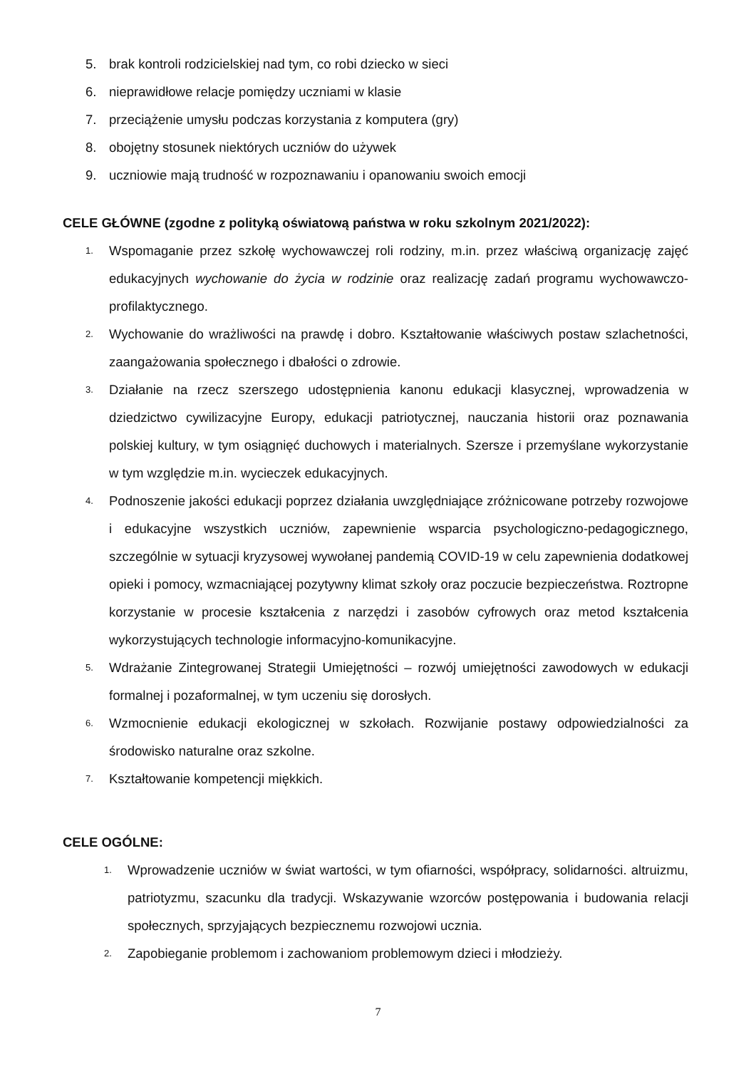5. brak kontroli rodzicielskiej nad tym, co robi dziecko w sieci
6. nieprawidłowe relacje pomiędzy uczniami w klasie
7. przeciążenie umysłu podczas korzystania z komputera (gry)
8. obojętny stosunek niektórych uczniów do używek
9. uczniowie mają trudność w rozpoznawaniu i opanowaniu swoich emocji
CELE GŁÓWNE (zgodne z polityką oświatową państwa w roku szkolnym 2021/2022):
1. Wspomaganie przez szkołę wychowawczej roli rodziny, m.in. przez właściwą organizację zajęć edukacyjnych wychowanie do życia w rodzinie oraz realizację zadań programu wychowawczo-profilaktycznego.
2. Wychowanie do wrażliwości na prawdę i dobro. Kształtowanie właściwych postaw szlachetności, zaangażowania społecznego i dbałości o zdrowie.
3. Działanie na rzecz szerszego udostępnienia kanonu edukacji klasycznej, wprowadzenia w dziedzictwo cywilizacyjne Europy, edukacji patriotycznej, nauczania historii oraz poznawania polskiej kultury, w tym osiągnięć duchowych i materialnych. Szersze i przemyślane wykorzystanie w tym względzie m.in. wycieczek edukacyjnych.
4. Podnoszenie jakości edukacji poprzez działania uwzględniające zróżnicowane potrzeby rozwojowe i edukacyjne wszystkich uczniów, zapewnienie wsparcia psychologiczno-pedagogicznego, szczególnie w sytuacji kryzysowej wywołanej pandemią COVID-19 w celu zapewnienia dodatkowej opieki i pomocy, wzmacniającej pozytywny klimat szkoły oraz poczucie bezpieczeństwa. Roztropne korzystanie w procesie kształcenia z narzędzi i zasobów cyfrowych oraz metod kształcenia wykorzystujących technologie informacyjno-komunikacyjne.
5. Wdrażanie Zintegrowanej Strategii Umiejętności – rozwój umiejętności zawodowych w edukacji formalnej i pozaformalnej, w tym uczeniu się dorosłych.
6. Wzmocnienie edukacji ekologicznej w szkołach. Rozwijanie postawy odpowiedzialności za środowisko naturalne oraz szkolne.
7. Kształtowanie kompetencji miękkich.
CELE OGÓLNE:
1. Wprowadzenie uczniów w świat wartości, w tym ofiarności, współpracy, solidarności. altruizmu, patriotyzmu, szacunku dla tradycji. Wskazywanie wzorców postępowania i budowania relacji społecznych, sprzyjających bezpiecznemu rozwojowi ucznia.
2. Zapobieganie problemom i zachowaniom problemowym dzieci i młodzieży.
7